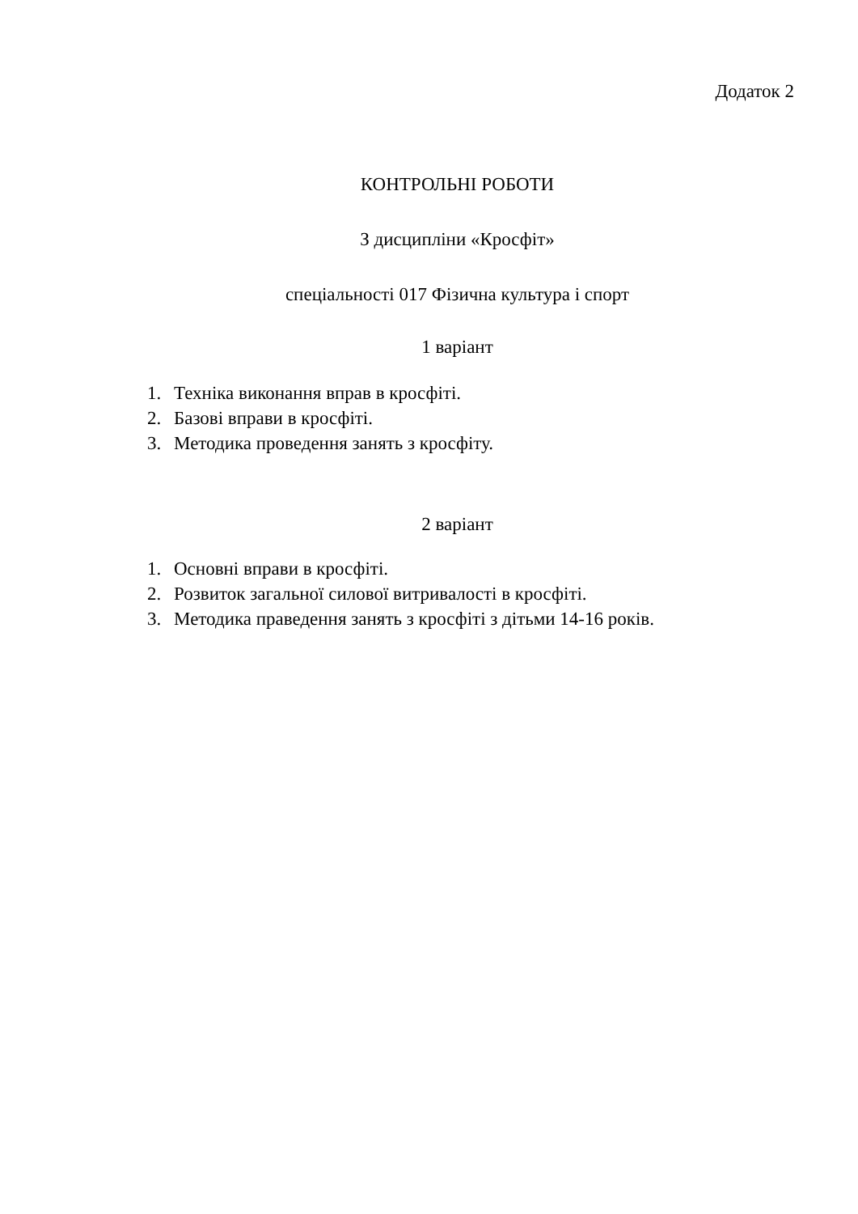Додаток 2
КОНТРОЛЬНІ РОБОТИ
З дисципліни «Кросфіт»
спеціальності 017 Фізична культура і спорт
1 варіант
1. Техніка виконання вправ в кросфіті.
2. Базові вправи в кросфіті.
3. Методика проведення занять з кросфіту.
2 варіант
1. Основні вправи в кросфіті.
2. Розвиток загальної силової витривалості в кросфіті.
3. Методика праведення занять з кросфіті з дітьми 14-16 років.